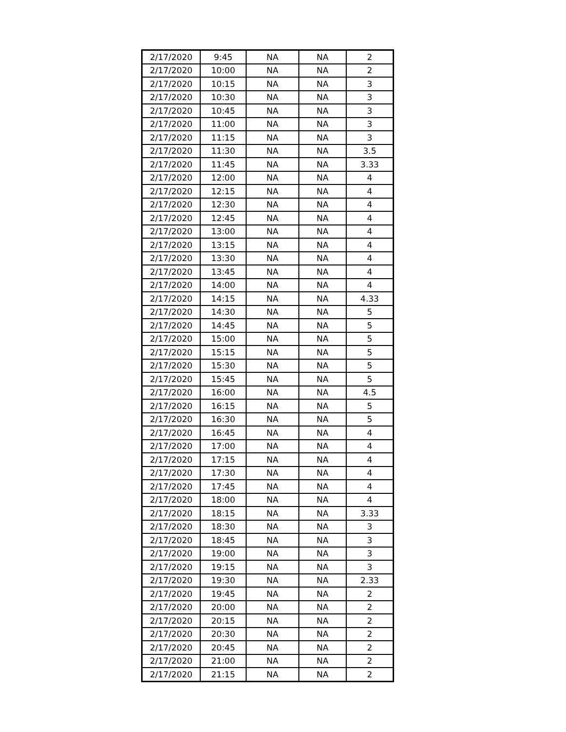| 2/17/2020 | 9:45 | NA | NA | 2 |
| 2/17/2020 | 10:00 | NA | NA | 2 |
| 2/17/2020 | 10:15 | NA | NA | 3 |
| 2/17/2020 | 10:30 | NA | NA | 3 |
| 2/17/2020 | 10:45 | NA | NA | 3 |
| 2/17/2020 | 11:00 | NA | NA | 3 |
| 2/17/2020 | 11:15 | NA | NA | 3 |
| 2/17/2020 | 11:30 | NA | NA | 3.5 |
| 2/17/2020 | 11:45 | NA | NA | 3.33 |
| 2/17/2020 | 12:00 | NA | NA | 4 |
| 2/17/2020 | 12:15 | NA | NA | 4 |
| 2/17/2020 | 12:30 | NA | NA | 4 |
| 2/17/2020 | 12:45 | NA | NA | 4 |
| 2/17/2020 | 13:00 | NA | NA | 4 |
| 2/17/2020 | 13:15 | NA | NA | 4 |
| 2/17/2020 | 13:30 | NA | NA | 4 |
| 2/17/2020 | 13:45 | NA | NA | 4 |
| 2/17/2020 | 14:00 | NA | NA | 4 |
| 2/17/2020 | 14:15 | NA | NA | 4.33 |
| 2/17/2020 | 14:30 | NA | NA | 5 |
| 2/17/2020 | 14:45 | NA | NA | 5 |
| 2/17/2020 | 15:00 | NA | NA | 5 |
| 2/17/2020 | 15:15 | NA | NA | 5 |
| 2/17/2020 | 15:30 | NA | NA | 5 |
| 2/17/2020 | 15:45 | NA | NA | 5 |
| 2/17/2020 | 16:00 | NA | NA | 4.5 |
| 2/17/2020 | 16:15 | NA | NA | 5 |
| 2/17/2020 | 16:30 | NA | NA | 5 |
| 2/17/2020 | 16:45 | NA | NA | 4 |
| 2/17/2020 | 17:00 | NA | NA | 4 |
| 2/17/2020 | 17:15 | NA | NA | 4 |
| 2/17/2020 | 17:30 | NA | NA | 4 |
| 2/17/2020 | 17:45 | NA | NA | 4 |
| 2/17/2020 | 18:00 | NA | NA | 4 |
| 2/17/2020 | 18:15 | NA | NA | 3.33 |
| 2/17/2020 | 18:30 | NA | NA | 3 |
| 2/17/2020 | 18:45 | NA | NA | 3 |
| 2/17/2020 | 19:00 | NA | NA | 3 |
| 2/17/2020 | 19:15 | NA | NA | 3 |
| 2/17/2020 | 19:30 | NA | NA | 2.33 |
| 2/17/2020 | 19:45 | NA | NA | 2 |
| 2/17/2020 | 20:00 | NA | NA | 2 |
| 2/17/2020 | 20:15 | NA | NA | 2 |
| 2/17/2020 | 20:30 | NA | NA | 2 |
| 2/17/2020 | 20:45 | NA | NA | 2 |
| 2/17/2020 | 21:00 | NA | NA | 2 |
| 2/17/2020 | 21:15 | NA | NA | 2 |